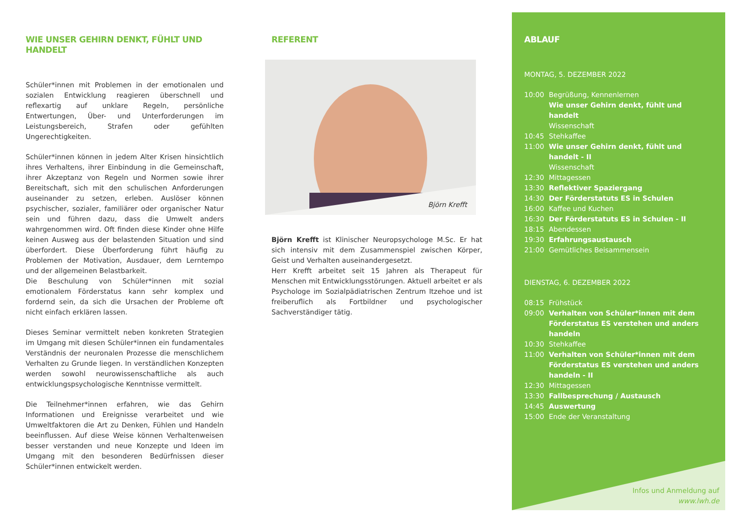WIE UNSER GEHIRN DENKT, FÜHLT UND HANDELT
Schüler*innen mit Problemen in der emotionalen und sozialen Entwicklung reagieren überschnell und reflexartig auf unklare Regeln, persönliche Entwertungen, Über- und Unterforderungen im Leistungsbereich, Strafen oder gefühlten Ungerechtigkeiten.
Schüler*innen können in jedem Alter Krisen hinsichtlich ihres Verhaltens, ihrer Einbindung in die Gemeinschaft, ihrer Akzeptanz von Regeln und Normen sowie ihrer Bereitschaft, sich mit den schulischen Anforderungen auseinander zu setzen, erleben. Auslöser können psychischer, sozialer, familiärer oder organischer Natur sein und führen dazu, dass die Umwelt anders wahrgenommen wird. Oft finden diese Kinder ohne Hilfe keinen Ausweg aus der belastenden Situation und sind überfordert. Diese Überforderung führt häufig zu Problemen der Motivation, Ausdauer, dem Lerntempo und der allgemeinen Belastbarkeit.
Die Beschulung von Schüler*innen mit sozial emotionalem Förderstatus kann sehr komplex und fordernd sein, da sich die Ursachen der Probleme oft nicht einfach erklären lassen.
Dieses Seminar vermittelt neben konkreten Strategien im Umgang mit diesen Schüler*innen ein fundamentales Verständnis der neuronalen Prozesse die menschlichem Verhalten zu Grunde liegen. In verständlichen Konzepten werden sowohl neurowissenschaftliche als auch entwicklungspsychologische Kenntnisse vermittelt.
Die Teilnehmer*innen erfahren, wie das Gehirn Informationen und Ereignisse verarbeitet und wie Umweltfaktoren die Art zu Denken, Fühlen und Handeln beeinflussen. Auf diese Weise können Verhaltenweisen besser verstanden und neue Konzepte und Ideen im Umgang mit den besonderen Bedürfnissen dieser Schüler*innen entwickelt werden.
REFERENT
Björn Krefft
Björn Krefft ist Klinischer Neuropsychologe M.Sc. Er hat sich intensiv mit dem Zusammenspiel zwischen Körper, Geist und Verhalten auseinandergesetzt.
Herr Krefft arbeitet seit 15 Jahren als Therapeut für Menschen mit Entwicklungsstörungen. Aktuell arbeitet er als Psychologe im Sozialpädiatrischen Zentrum Itzehoe und ist freiberuflich als Fortbildner und psychologischer Sachverständiger tätig.
ABLAUF
MONTAG, 5. DEZEMBER 2022
10:00 Begrüßung, Kennenlernen
Wie unser Gehirn denkt, fühlt und handelt
Wissenschaft
10:45 Stehkaffee
11:00 Wie unser Gehirn denkt, fühlt und handelt - II
Wissenschaft
12:30 Mittagessen
13:30 Reflektiver Spaziergang
14:30 Der Förderstatuts ES in Schulen
16:00 Kaffee und Kuchen
16:30 Der Förderstatuts ES in Schulen - II
18:15 Abendessen
19:30 Erfahrungsaustausch
21:00 Gemütliches Beisammensein
DIENSTAG, 6. DEZEMBER 2022
08:15 Frühstück
09:00 Verhalten von Schüler*innen mit dem Förderstatus ES verstehen und anders handeln
10:30 Stehkaffee
11:00 Verhalten von Schüler*innen mit dem Förderstatus ES verstehen und anders handeln - II
12:30 Mittagessen
13:30 Fallbesprechung / Austausch
14:45 Auswertung
15:00 Ende der Veranstaltung
Infos und Anmeldung auf
www.lwh.de